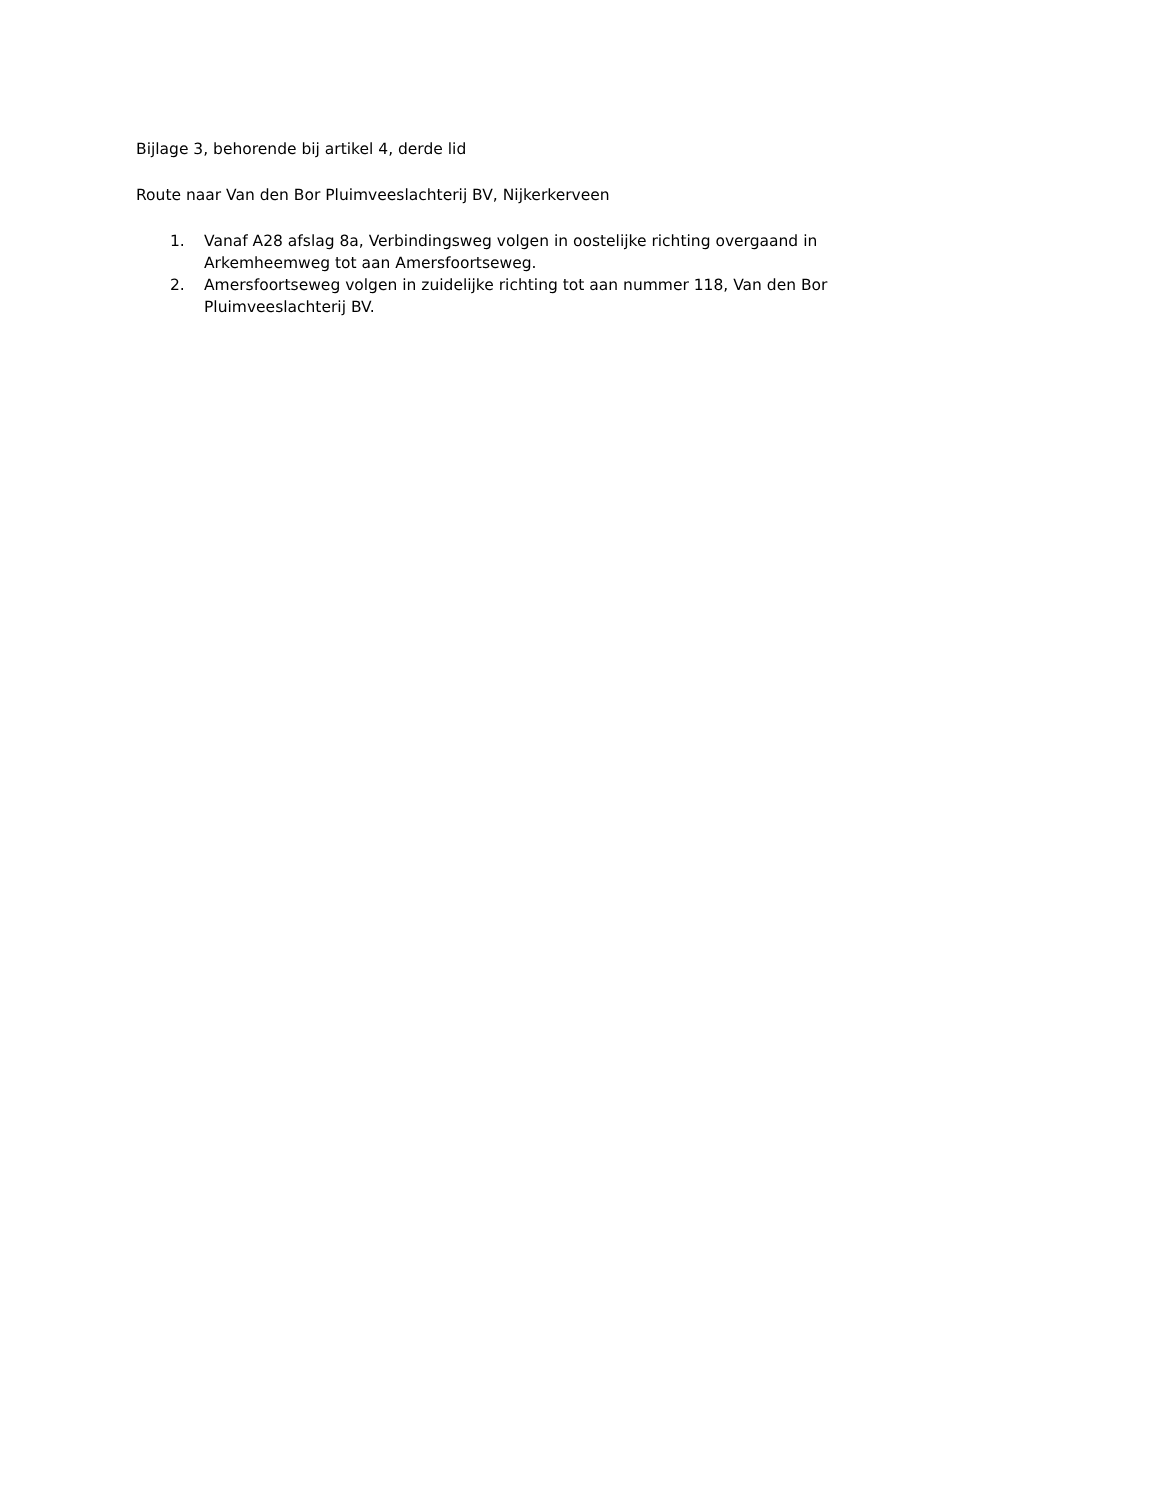Bijlage 3, behorende bij artikel 4, derde lid
Route naar Van den Bor Pluimveeslachterij BV, Nijkerkerveen
1. Vanaf A28 afslag 8a, Verbindingsweg volgen in oostelijke richting overgaand in Arkemheemweg tot aan Amersfoortseweg.
2. Amersfoortseweg volgen in zuidelijke richting tot aan nummer 118, Van den Bor Pluimveeslachterij BV.